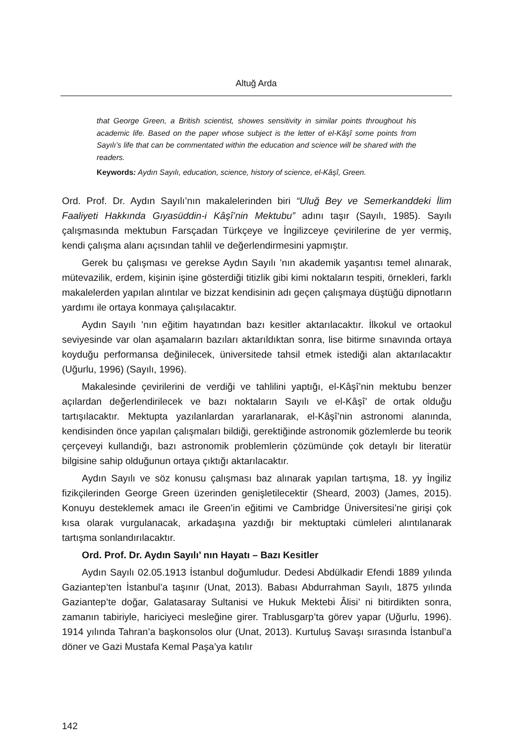Altuğ Arda
that George Green, a British scientist, showes sensitivity in similar points throughout his academic life. Based on the paper whose subject is the letter of el-Kâşî some points from Sayılı’s life that can be commentated within the education and science will be shared with the readers.
Keywords: Aydın Sayılı, education, science, history of science, el-Kâşî, Green.
Ord. Prof. Dr. Aydın Sayılı’nın makalelerinden biri “Uluğ Bey ve Semerkanddeki İlim Faaliyeti Hakkında Gıyasüddin-i Kâşî’nin Mektubu” adını taşır (Sayılı, 1985). Sayılı çalışmasında mektubun Farsçadan Türkçeye ve İngilizceye çevirilerine de yer vermiş, kendi çalışma alanı açısından tahlil ve değerlendirmesini yapmıştır.
Gerek bu çalışması ve gerekse Aydın Sayılı ’nın akademik yaşantısı temel alınarak, mütevazilik, erdem, kişinin işine gösterdiği titizlik gibi kimi noktaların tespiti, örnekleri, farklı makalelerden yapılan alıntılar ve bizzat kendisinin adı geçen çalışmaya düştüğü dipnotların yardımı ile ortaya konmaya çalışılacaktır.
Aydın Sayılı ’nın eğitim hayatından bazı kesitler aktarılacaktır. İlkokul ve ortaokul seviyesinde var olan aşamaların bazıları aktarıldıktan sonra, lise bitirme sınavında ortaya koyduğu performansa değinilecek, üniversitede tahsil etmek istediği alan aktarılacaktır (Uğurlu, 1996) (Sayılı, 1996).
Makalesinde çevirilerini de verdiği ve tahlilini yaptığı, el-Kâşî’nin mektubu benzer açılardan değerlendirilecek ve bazı noktaların Sayılı ve el-Kâşî’ de ortak olduğu tartışılacaktır. Mektupta yazılanlardan yararlanarak, el-Kâşî’nin astronomi alanında, kendisinden önce yapılan çalışmaları bildiği, gerektiğinde astronomik gözlemlerde bu teorik çerçeveyi kullandığı, bazı astronomik problemlerin çözümünde çok detaylı bir literatür bilgisine sahip olduğunun ortaya çıktığı aktarılacaktır.
Aydın Sayılı ve söz konusu çalışması baz alınarak yapılan tartışma, 18. yy İngiliz fizikçilerinden George Green üzerinden genişletilecektir (Sheard, 2003) (James, 2015). Konuyu desteklemek amacı ile Green’in eğitimi ve Cambridge Üniversitesi’ne girişi çok kısa olarak vurgulanacak, arkadaşına yazdığı bir mektuptaki cümleleri alıntılanarak tartışma sonlandırılacaktır.
Ord. Prof. Dr. Aydın Sayılı’ nın Hayatı – Bazı Kesitler
Aydın Sayılı 02.05.1913 İstanbul doğumludur. Dedesi Abdülkadir Efendi 1889 yılında Gaziantep’ten İstanbul’a taşınır (Unat, 2013). Babası Abdurrahman Sayılı, 1875 yılında Gaziantep’te doğar, Galatasaray Sultanisi ve Hukuk Mektebi Âlisi’ ni bitirdikten sonra, zamanın tabiriyle, hariciyeci mesleğine girer. Trablusgarp’ta görev yapar (Uğurlu, 1996). 1914 yılında Tahran’a başkonsolos olur (Unat, 2013). Kurtuluş Savaşı sırasında İstanbul’a döner ve Gazi Mustafa Kemal Paşa’ya katılır
142